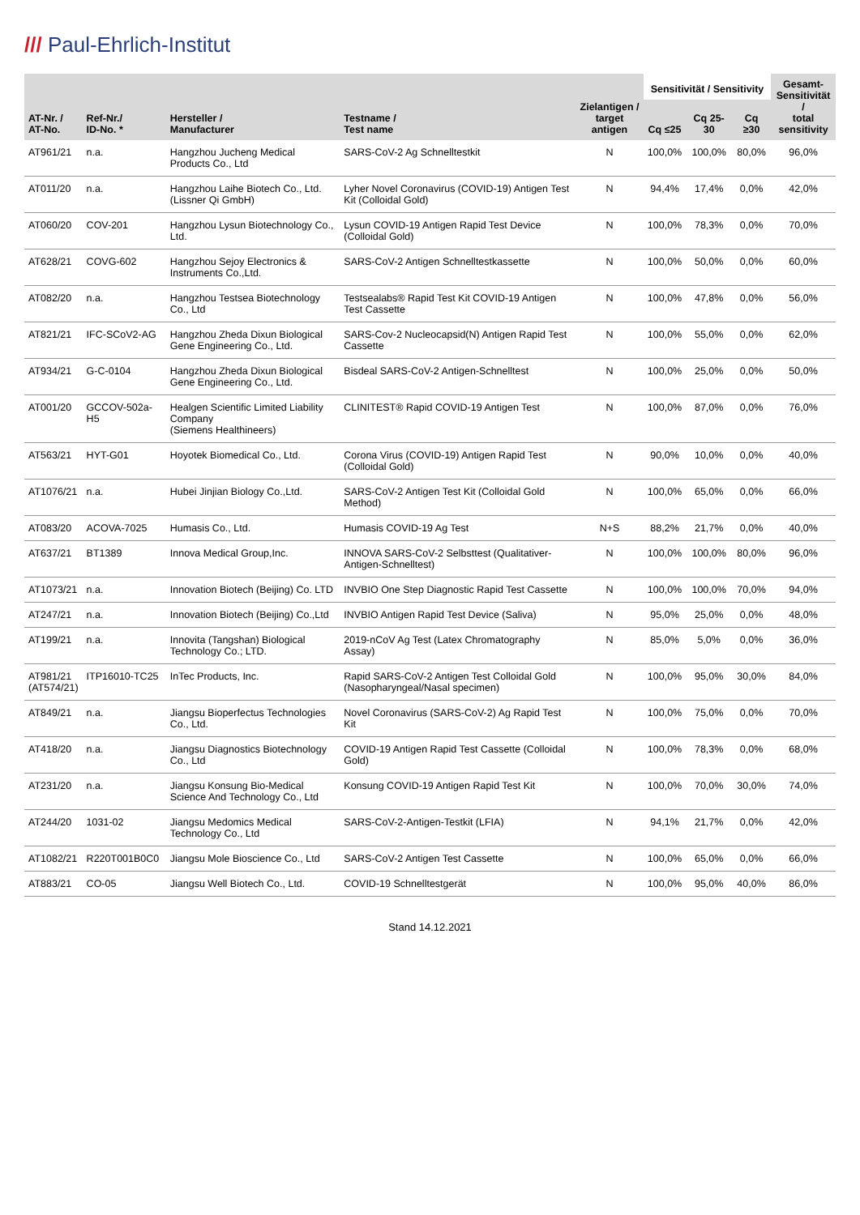/// Paul-Ehrlich-Institut
| AT-Nr. / AT-No. | Ref-Nr./ ID-No. * | Hersteller / Manufacturer | Testname / Test name | Zielantigen / target antigen | Sensitivität / Sensitivity | | | Gesamt- Sensitivität / total sensitivity |
| --- | --- | --- | --- | --- | --- | --- | --- | --- |
| | | | | | Cq ≤25 | Cq 25-30 | Cq ≥30 | |
| AT961/21 | n.a. | Hangzhou Jucheng Medical Products Co., Ltd | SARS-CoV-2 Ag Schnelltestkit | N | 100,0% | 100,0% | 80,0% | 96,0% |
| AT011/20 | n.a. | Hangzhou Laihe Biotech Co., Ltd. (Lissner Qi GmbH) | Lyher Novel Coronavirus (COVID-19) Antigen Test Kit (Colloidal Gold) | N | 94,4% | 17,4% | 0,0% | 42,0% |
| AT060/20 | COV-201 | Hangzhou Lysun Biotechnology Co., Ltd. | Lysun COVID-19 Antigen Rapid Test Device (Colloidal Gold) | N | 100,0% | 78,3% | 0,0% | 70,0% |
| AT628/21 | COVG-602 | Hangzhou Sejoy Electronics & Instruments Co.,Ltd. | SARS-CoV-2 Antigen Schnelltestkassette | N | 100,0% | 50,0% | 0,0% | 60,0% |
| AT082/20 | n.a. | Hangzhou Testsea Biotechnology Co., Ltd | Testsealabs® Rapid Test Kit COVID-19 Antigen Test Cassette | N | 100,0% | 47,8% | 0,0% | 56,0% |
| AT821/21 | IFC-SCoV2-AG | Hangzhou Zheda Dixun Biological Gene Engineering Co., Ltd. | SARS-Cov-2 Nucleocapsid(N) Antigen Rapid Test Cassette | N | 100,0% | 55,0% | 0,0% | 62,0% |
| AT934/21 | G-C-0104 | Hangzhou Zheda Dixun Biological Gene Engineering Co., Ltd. | Bisdeal SARS-CoV-2 Antigen-Schnelltest | N | 100,0% | 25,0% | 0,0% | 50,0% |
| AT001/20 | GCCOV-502a-H5 | Healgen Scientific Limited Liability Company (Siemens Healthineers) | CLINITEST® Rapid COVID-19 Antigen Test | N | 100,0% | 87,0% | 0,0% | 76,0% |
| AT563/21 | HYT-G01 | Hoyotek Biomedical Co., Ltd. | Corona Virus (COVID-19) Antigen Rapid Test (Colloidal Gold) | N | 90,0% | 10,0% | 0,0% | 40,0% |
| AT1076/21 | n.a. | Hubei Jinjian Biology Co.,Ltd. | SARS-CoV-2 Antigen Test Kit (Colloidal Gold Method) | N | 100,0% | 65,0% | 0,0% | 66,0% |
| AT083/20 | ACOVA-7025 | Humasis Co., Ltd. | Humasis COVID-19 Ag Test | N+S | 88,2% | 21,7% | 0,0% | 40,0% |
| AT637/21 | BT1389 | Innova Medical Group,Inc. | INNOVA SARS-CoV-2 Selbsttest (Qualitativer-Antigen-Schnelltest) | N | 100,0% | 100,0% | 80,0% | 96,0% |
| AT1073/21 | n.a. | Innovation Biotech (Beijing) Co. LTD | INVBIO One Step Diagnostic Rapid Test Cassette | N | 100,0% | 100,0% | 70,0% | 94,0% |
| AT247/21 | n.a. | Innovation Biotech (Beijing) Co.,Ltd | INVBIO Antigen Rapid Test Device (Saliva) | N | 95,0% | 25,0% | 0,0% | 48,0% |
| AT199/21 | n.a. | Innovita (Tangshan) Biological Technology Co.; LTD. | 2019-nCoV Ag Test (Latex Chromatography Assay) | N | 85,0% | 5,0% | 0,0% | 36,0% |
| AT981/21 (AT574/21) | ITP16010-TC25 | InTec Products, Inc. | Rapid SARS-CoV-2 Antigen Test Colloidal Gold (Nasopharyngeal/Nasal specimen) | N | 100,0% | 95,0% | 30,0% | 84,0% |
| AT849/21 | n.a. | Jiangsu Bioperfectus Technologies Co., Ltd. | Novel Coronavirus (SARS-CoV-2) Ag Rapid Test Kit | N | 100,0% | 75,0% | 0,0% | 70,0% |
| AT418/20 | n.a. | Jiangsu Diagnostics Biotechnology Co., Ltd | COVID-19 Antigen Rapid Test Cassette (Colloidal Gold) | N | 100,0% | 78,3% | 0,0% | 68,0% |
| AT231/20 | n.a. | Jiangsu Konsung Bio-Medical Science And Technology Co., Ltd | Konsung COVID-19 Antigen Rapid Test Kit | N | 100,0% | 70,0% | 30,0% | 74,0% |
| AT244/20 | 1031-02 | Jiangsu Medomics Medical Technology Co., Ltd | SARS-CoV-2-Antigen-Testkit (LFIA) | N | 94,1% | 21,7% | 0,0% | 42,0% |
| AT1082/21 | R220T001B0C0 | Jiangsu Mole Bioscience Co., Ltd | SARS-CoV-2 Antigen Test Cassette | N | 100,0% | 65,0% | 0,0% | 66,0% |
| AT883/21 | CO-05 | Jiangsu Well Biotech Co., Ltd. | COVID-19 Schnelltestgerät | N | 100,0% | 95,0% | 40,0% | 86,0% |
Stand 14.12.2021